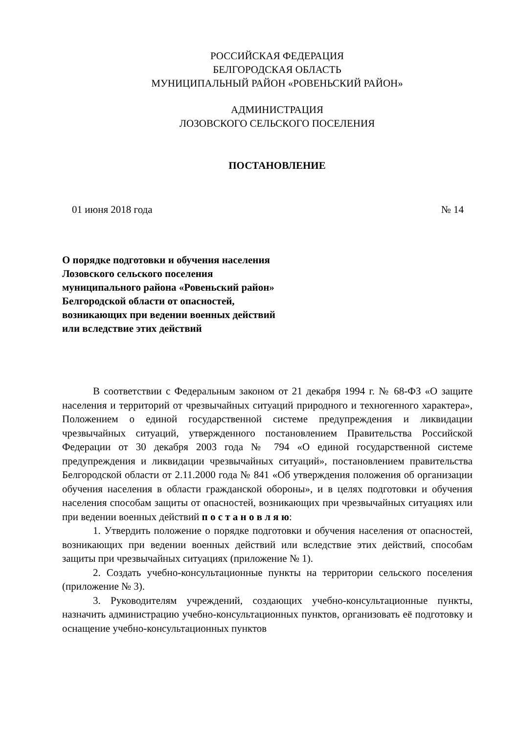РОССИЙСКАЯ ФЕДЕРАЦИЯ
БЕЛГОРОДСКАЯ ОБЛАСТЬ
МУНИЦИПАЛЬНЫЙ РАЙОН «РОВЕНЬСКИЙ РАЙОН»
АДМИНИСТРАЦИЯ
ЛОЗОВСКОГО СЕЛЬСКОГО ПОСЕЛЕНИЯ
ПОСТАНОВЛЕНИЕ
01 июня 2018 года № 14
О порядке подготовки и обучения населения
Лозовского сельского поселения
муниципального района «Ровеньский район»
Белгородской области от опасностей,
возникающих при ведении военных действий
или вследствие этих действий
В соответствии с Федеральным законом от 21 декабря 1994 г. № 68-ФЗ «О защите населения и территорий от чрезвычайных ситуаций природного и техногенного характера», Положением о единой государственной системе предупреждения и ликвидации чрезвычайных ситуаций, утвержденного постановлением Правительства Российской Федерации от 30 декабря 2003 года № 794 «О единой государственной системе предупреждения и ликвидации чрезвычайных ситуаций», постановлением правительства Белгородской области от 2.11.2000 года № 841 «Об утверждения положения об организации обучения населения в области гражданской обороны», и в целях подготовки и обучения населения способам защиты от опасностей, возникающих при чрезвычайных ситуациях или при ведении военных действий п о с т а н о в л я ю:
1. Утвердить положение о порядке подготовки и обучения населения от опасностей, возникающих при ведении военных действий или вследствие этих действий, способам защиты при чрезвычайных ситуациях (приложение № 1).
2. Создать учебно-консультационные пункты на территории сельского поселения (приложение № 3).
3. Руководителям учреждений, создающих учебно-консультационные пункты, назначить администрацию учебно-консультационных пунктов, организовать её подготовку и оснащение учебно-консультационных пунктов